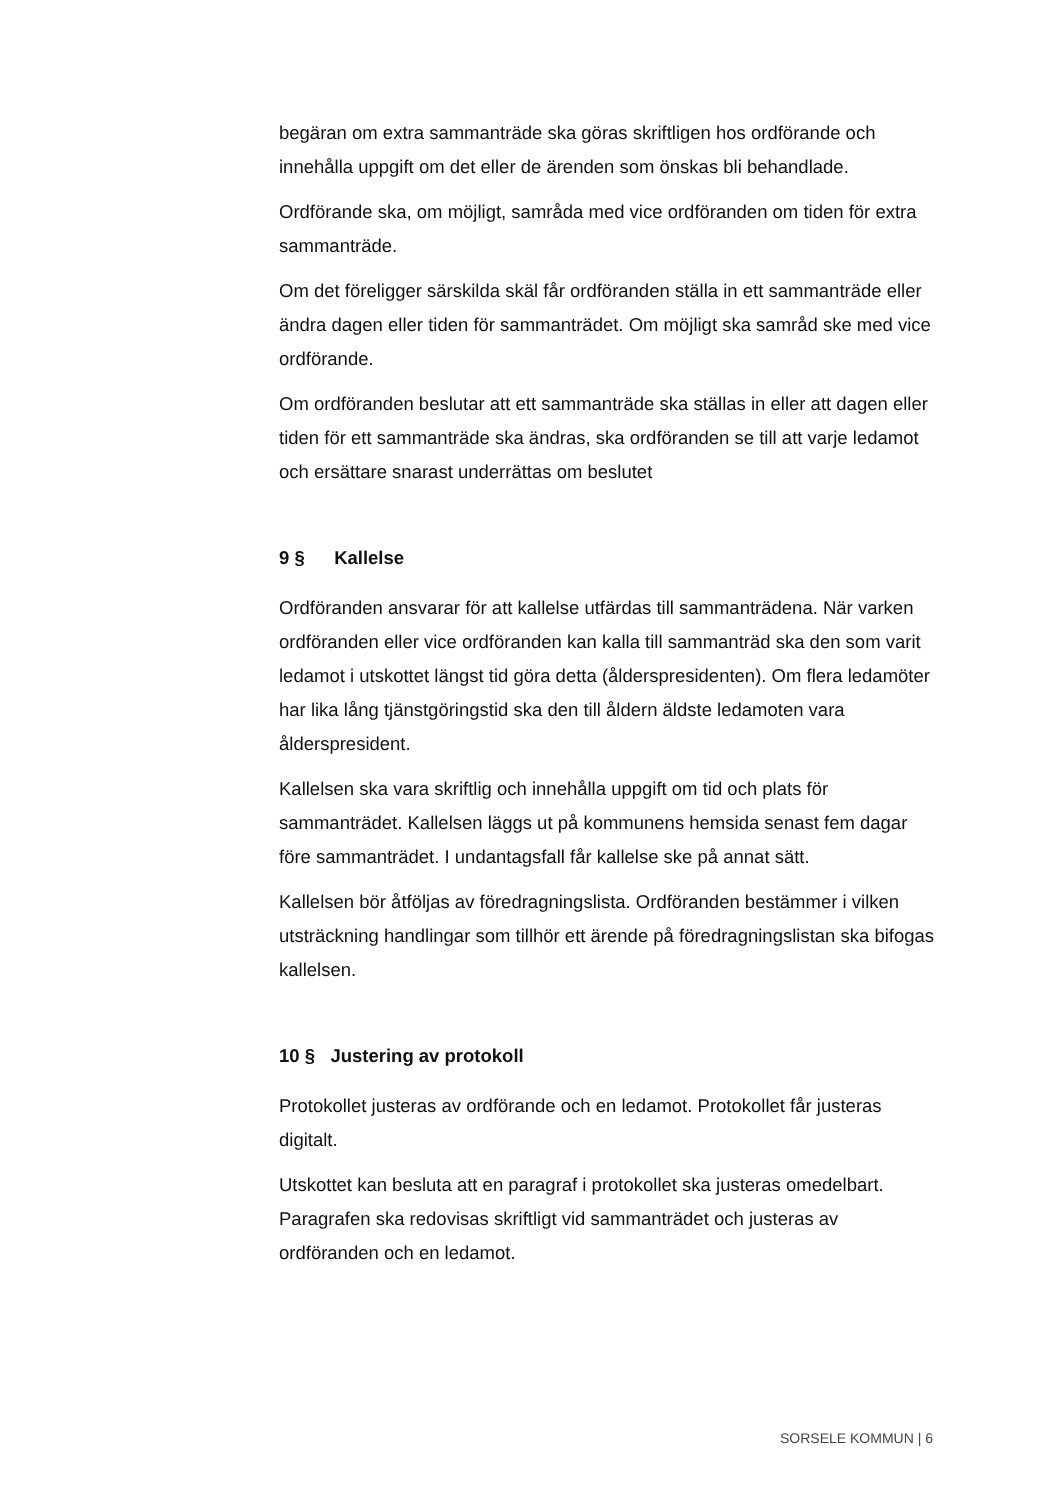begäran om extra sammanträde ska göras skriftligen hos ordförande och innehålla uppgift om det eller de ärenden som önskas bli behandlade.
Ordförande ska, om möjligt, samråda med vice ordföranden om tiden för extra sammanträde.
Om det föreligger särskilda skäl får ordföranden ställa in ett sammanträde eller ändra dagen eller tiden för sammanträdet. Om möjligt ska samråd ske med vice ordförande.
Om ordföranden beslutar att ett sammanträde ska ställas in eller att dagen eller tiden för ett sammanträde ska ändras, ska ordföranden se till att varje ledamot och ersättare snarast underrättas om beslutet
9 § Kallelse
Ordföranden ansvarar för att kallelse utfärdas till sammanträdena. När varken ordföranden eller vice ordföranden kan kalla till sammanträd ska den som varit ledamot i utskottet längst tid göra detta (ålderspresidenten). Om flera ledamöter har lika lång tjänstgöringstid ska den till åldern äldste ledamoten vara ålderspresident.
Kallelsen ska vara skriftlig och innehålla uppgift om tid och plats för sammanträdet. Kallelsen läggs ut på kommunens hemsida senast fem dagar före sammanträdet. I undantagsfall får kallelse ske på annat sätt.
Kallelsen bör åtföljas av föredragningslista. Ordföranden bestämmer i vilken utsträckning handlingar som tillhör ett ärende på föredragningslistan ska bifogas kallelsen.
10 § Justering av protokoll
Protokollet justeras av ordförande och en ledamot. Protokollet får justeras digitalt.
Utskottet kan besluta att en paragraf i protokollet ska justeras omedelbart. Paragrafen ska redovisas skriftligt vid sammanträdet och justeras av ordföranden och en ledamot.
SORSELE KOMMUN | 6